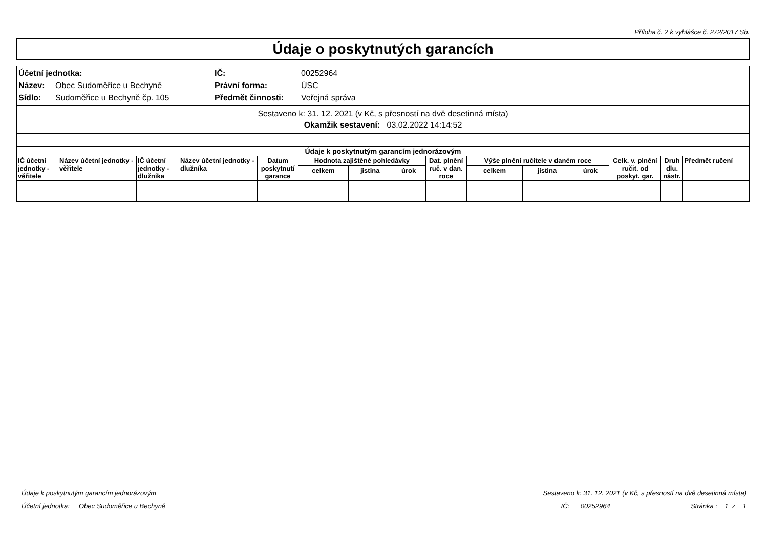Příloha č. 2 k vyhlášce č. 272/2017 Sb.
Údaje o poskytnutých garancích
| Účetní jednotka: | | IČ: | 00252964 |
| Název: | Obec Sudoměřice u Bechyně | Právní forma: | ÚSC |
| Sídlo: | Sudoměřice u Bechyně čp. 105 | Předmět činnosti: | Veřejná správa |
Sestaveno k: 31. 12. 2021 (v Kč, s přesností na dvě desetinná místa)
Okamžik sestavení: 03.02.2022 14:14:52
| Údaje k poskytnutým garancím jednorázovým | | | | | | | | | | | | | | |
| --- | --- | --- | --- | --- | --- | --- | --- | --- | --- | --- | --- | --- | --- | --- |
| IČ účetní jednotky -věřitele | Název účetní jednotky - věřitele | IČ účetní jednotky -dlužníka | Název účetní jednotky - dlužníka | Datum poskytnutí garance | Hodnota zajištěné pohledávky | | | Dat. plnění ruč. v dan. roce | Výše plnění ručitele v daném roce | | | Celk. v. plnění ručit. od poskyt. gar. | Druh dlu. nástr. | Předmět ručení |
| | | | | | celkem | jistina | úrok | | celkem | jistina | úrok | | | |
Údaje k poskytnutým garancím jednorázovým Sestaveno k: 31. 12. 2021 (v Kč, s přesností na dvě desetinná místa)
Účetní jednotka: Obec Sudoměřice u Bechyně IČ: 00252964 Stránka : 1 z 1